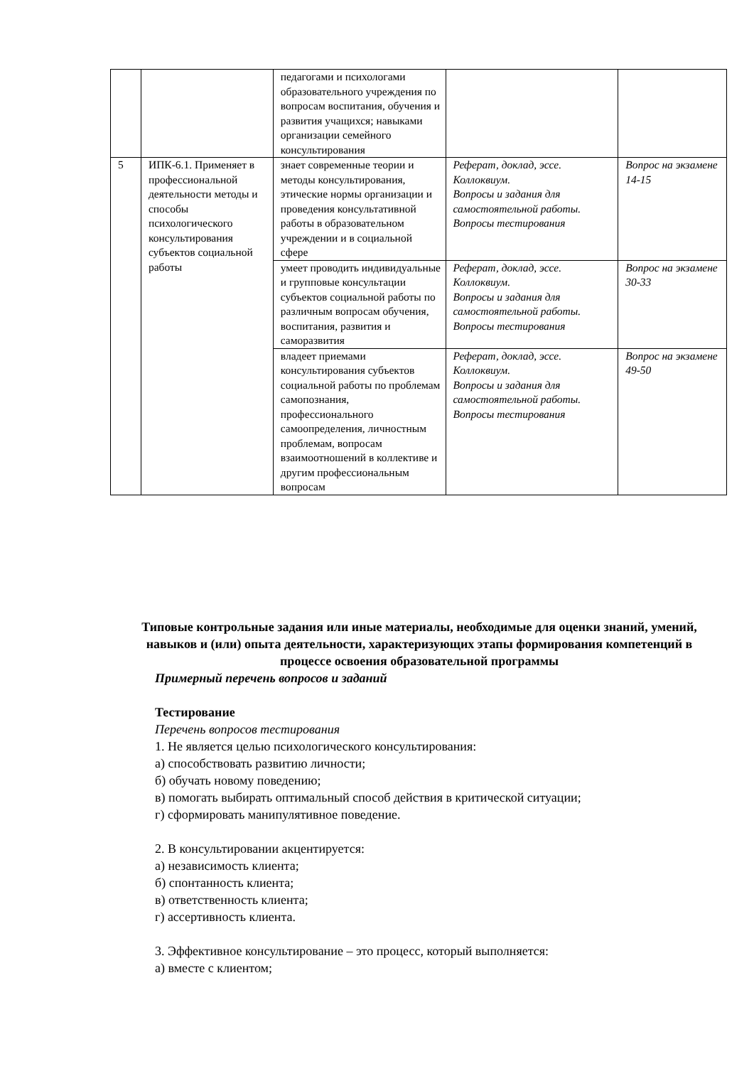| | | педагогами и психологами образовательного учреждения по вопросам воспитания, обучения и развития учащихся; навыками организации семейного консультирования | | |
| 5 | ИПК-6.1. Применяет в профессиональной деятельности методы и способы психологического консультирования субъектов социальной работы | знает современные теории и методы консультирования, этические нормы организации и проведения консультативной работы в образовательном учреждении и в социальной сфере | Реферат, доклад, эссе. Коллоквиум. Вопросы и задания для самостоятельной работы. Вопросы тестирования | Вопрос на экзамене 14-15 |
| | | умеет проводить индивидуальные и групповые консультации субъектов социальной работы по различным вопросам обучения, воспитания, развития и саморазвития | Реферат, доклад, эссе. Коллоквиум. Вопросы и задания для самостоятельной работы. Вопросы тестирования | Вопрос на экзамене 30-33 |
| | | владеет приемами консультирования субъектов социальной работы по проблемам самопознания, профессионального самоопределения, личностным проблемам, вопросам взаимоотношений в коллективе и другим профессиональным вопросам | Реферат, доклад, эссе. Коллоквиум. Вопросы и задания для самостоятельной работы. Вопросы тестирования | Вопрос на экзамене 49-50 |
Типовые контрольные задания или иные материалы, необходимые для оценки знаний, умений, навыков и (или) опыта деятельности, характеризующих этапы формирования компетенций в процессе освоения образовательной программы
Примерный перечень вопросов и заданий
Тестирование
Перечень вопросов тестирования
1. Не является целью психологического консультирования:
а) способствовать развитию личности;
б) обучать новому поведению;
в) помогать выбирать оптимальный способ действия в критической ситуации;
г) сформировать манипулятивное поведение.
2. В консультировании акцентируется:
а) независимость клиента;
б) спонтанность клиента;
в) ответственность клиента;
г) ассертивность клиента.
3. Эффективное консультирование – это процесс, который выполняется:
а) вместе с клиентом;